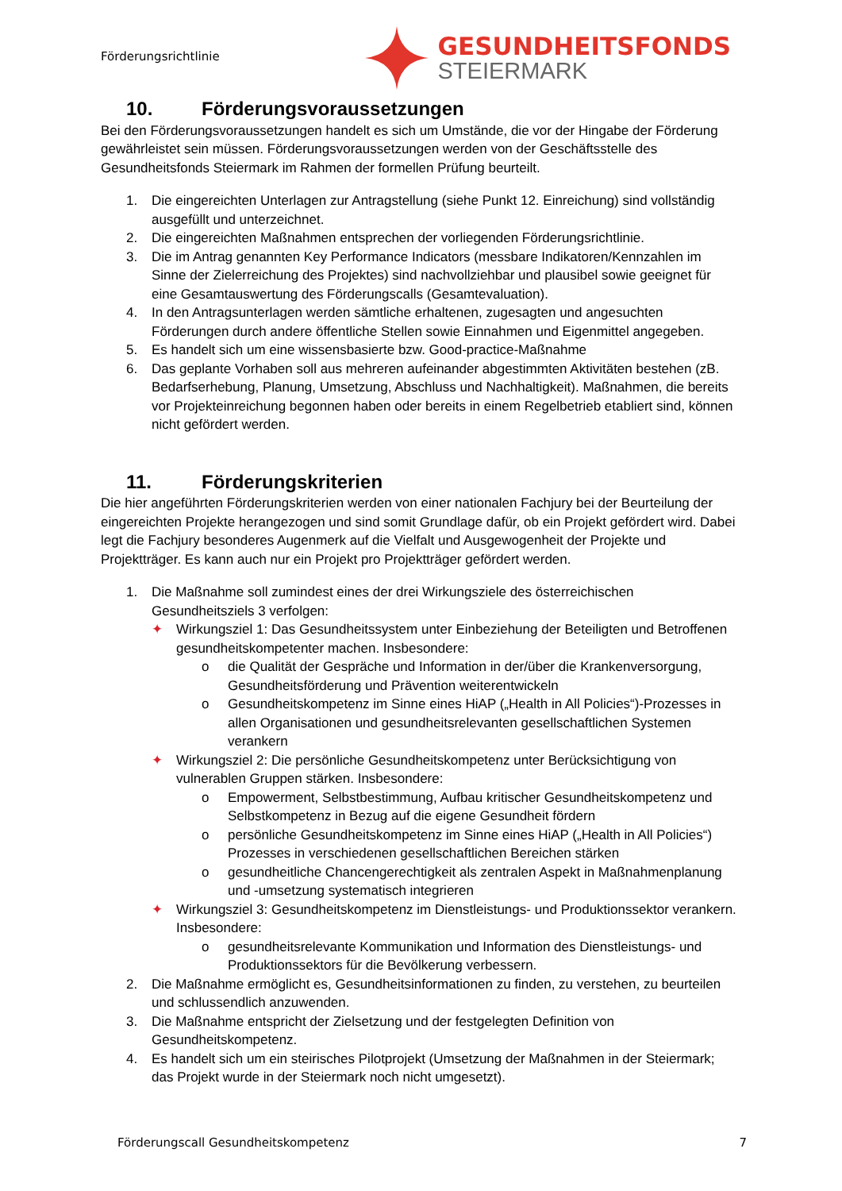Förderungsrichtlinie
GESUNDHEITSFONDS
STEIERMARK
10. Förderungsvoraussetzungen
Bei den Förderungsvoraussetzungen handelt es sich um Umstände, die vor der Hingabe der Förderung gewährleistet sein müssen. Förderungsvoraussetzungen werden von der Geschäftsstelle des Gesundheitsfonds Steiermark im Rahmen der formellen Prüfung beurteilt.
1. Die eingereichten Unterlagen zur Antragstellung (siehe Punkt 12. Einreichung) sind vollständig ausgefüllt und unterzeichnet.
2. Die eingereichten Maßnahmen entsprechen der vorliegenden Förderungsrichtlinie.
3. Die im Antrag genannten Key Performance Indicators (messbare Indikatoren/Kennzahlen im Sinne der Zielerreichung des Projektes) sind nachvollziehbar und plausibel sowie geeignet für eine Gesamtauswertung des Förderungscalls (Gesamtevaluation).
4. In den Antragsunterlagen werden sämtliche erhaltenen, zugesagten und angesuchten Förderungen durch andere öffentliche Stellen sowie Einnahmen und Eigenmittel angegeben.
5. Es handelt sich um eine wissensbasierte bzw. Good-practice-Maßnahme
6. Das geplante Vorhaben soll aus mehreren aufeinander abgestimmten Aktivitäten bestehen (zB. Bedarfserhebung, Planung, Umsetzung, Abschluss und Nachhaltigkeit). Maßnahmen, die bereits vor Projekteinreichung begonnen haben oder bereits in einem Regelbetrieb etabliert sind, können nicht gefördert werden.
11. Förderungskriterien
Die hier angeführten Förderungskriterien werden von einer nationalen Fachjury bei der Beurteilung der eingereichten Projekte herangezogen und sind somit Grundlage dafür, ob ein Projekt gefördert wird. Dabei legt die Fachjury besonderes Augenmerk auf die Vielfalt und Ausgewogenheit der Projekte und Projektträger. Es kann auch nur ein Projekt pro Projektträger gefördert werden.
1. Die Maßnahme soll zumindest eines der drei Wirkungsziele des österreichischen Gesundheitsziels 3 verfolgen:
✦ Wirkungsziel 1: Das Gesundheitssystem unter Einbeziehung der Beteiligten und Betroffenen gesundheitskompetenter machen. Insbesondere:
o die Qualität der Gespräche und Information in der/über die Krankenversorgung, Gesundheitsförderung und Prävention weiterentwickeln
o Gesundheitskompetenz im Sinne eines HiAP („Health in All Policies“)-Prozesses in allen Organisationen und gesundheitsrelevanten gesellschaftlichen Systemen verankern
✦ Wirkungsziel 2: Die persönliche Gesundheitskompetenz unter Berücksichtigung von vulnerablen Gruppen stärken. Insbesondere:
o Empowerment, Selbstbestimmung, Aufbau kritischer Gesundheitskompetenz und Selbstkompetenz in Bezug auf die eigene Gesundheit fördern
o persönliche Gesundheitskompetenz im Sinne eines HiAP („Health in All Policies“) Prozesses in verschiedenen gesellschaftlichen Bereichen stärken
o gesundheitliche Chancengerechtigkeit als zentralen Aspekt in Maßnahmenplanung und -umsetzung systematisch integrieren
✦ Wirkungsziel 3: Gesundheitskompetenz im Dienstleistungs- und Produktionssektor verankern. Insbesondere:
o gesundheitsrelevante Kommunikation und Information des Dienstleistungs- und Produktionssektors für die Bevölkerung verbessern.
2. Die Maßnahme ermöglicht es, Gesundheitsinformationen zu finden, zu verstehen, zu beurteilen und schlussendlich anzuwenden.
3. Die Maßnahme entspricht der Zielsetzung und der festgelegten Definition von Gesundheitskompetenz.
4. Es handelt sich um ein steirisches Pilotprojekt (Umsetzung der Maßnahmen in der Steiermark; das Projekt wurde in der Steiermark noch nicht umgesetzt).
Förderungscall Gesundheitskompetenz 7